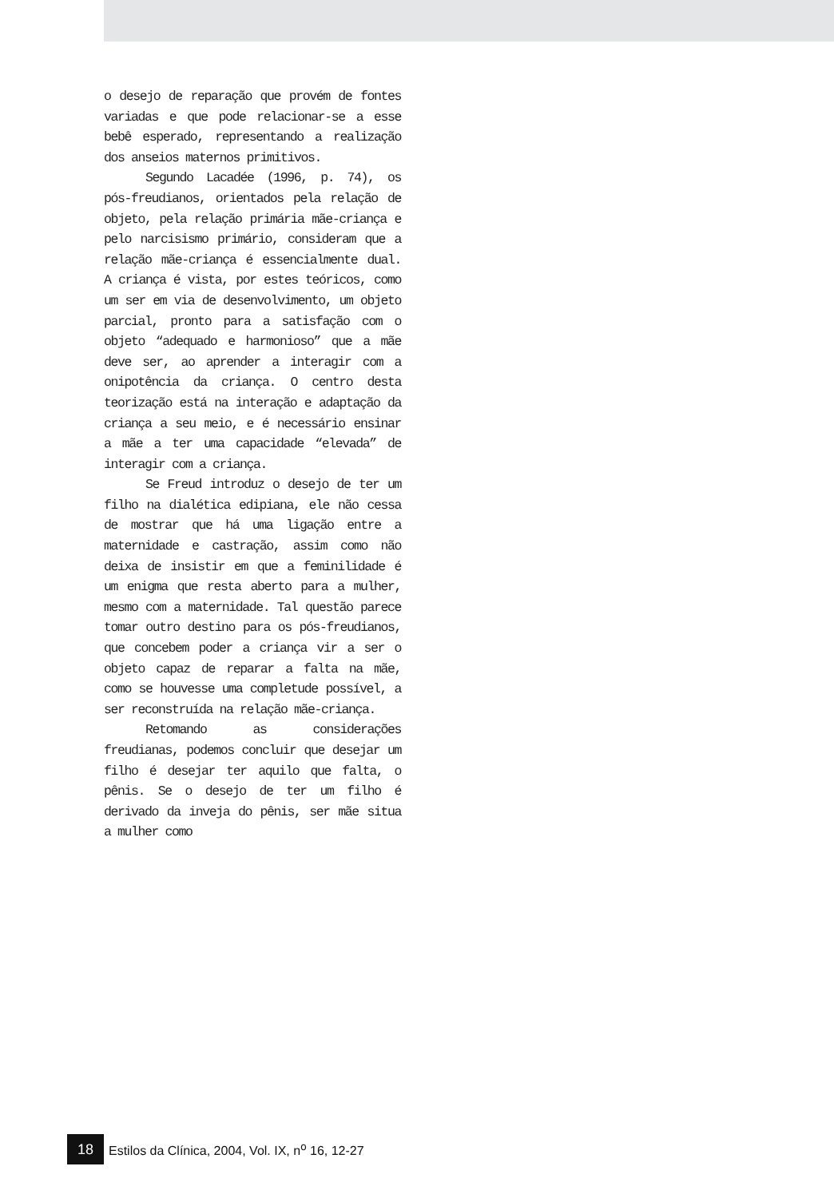o desejo de reparação que provém de fontes variadas e que pode relacionar-se a esse bebê esperado, representando a realização dos anseios maternos primitivos.
Segundo Lacadée (1996, p. 74), os pós-freudianos, orientados pela relação de objeto, pela relação primária mãe-criança e pelo narcisismo primário, consideram que a relação mãe-criança é essencialmente dual. A criança é vista, por estes teóricos, como um ser em via de desenvolvimento, um objeto parcial, pronto para a satisfação com o objeto “adequado e harmonioso” que a mãe deve ser, ao aprender a interagir com a onipotência da criança. O centro desta teorização está na interação e adaptação da criança a seu meio, e é necessário ensinar a mãe a ter uma capacidade “elevada” de interagir com a criança.
Se Freud introduz o desejo de ter um filho na dialética edipiana, ele não cessa de mostrar que há uma ligação entre a maternidade e castração, assim como não deixa de insistir em que a feminilidade é um enigma que resta aberto para a mulher, mesmo com a maternidade. Tal questão parece tomar outro destino para os pós-freudianos, que concebem poder a criança vir a ser o objeto capaz de reparar a falta na mãe, como se houvesse uma completude possível, a ser reconstruída na relação mãe-criança.
Retomando as considerações freudianas, podemos concluir que desejar um filho é desejar ter aquilo que falta, o pênis. Se o desejo de ter um filho é derivado da inveja do pênis, ser mãe situa a mulher como
18
Estilos da Clínica, 2004, Vol. IX, n<sup>o</sup> 16, 12-27